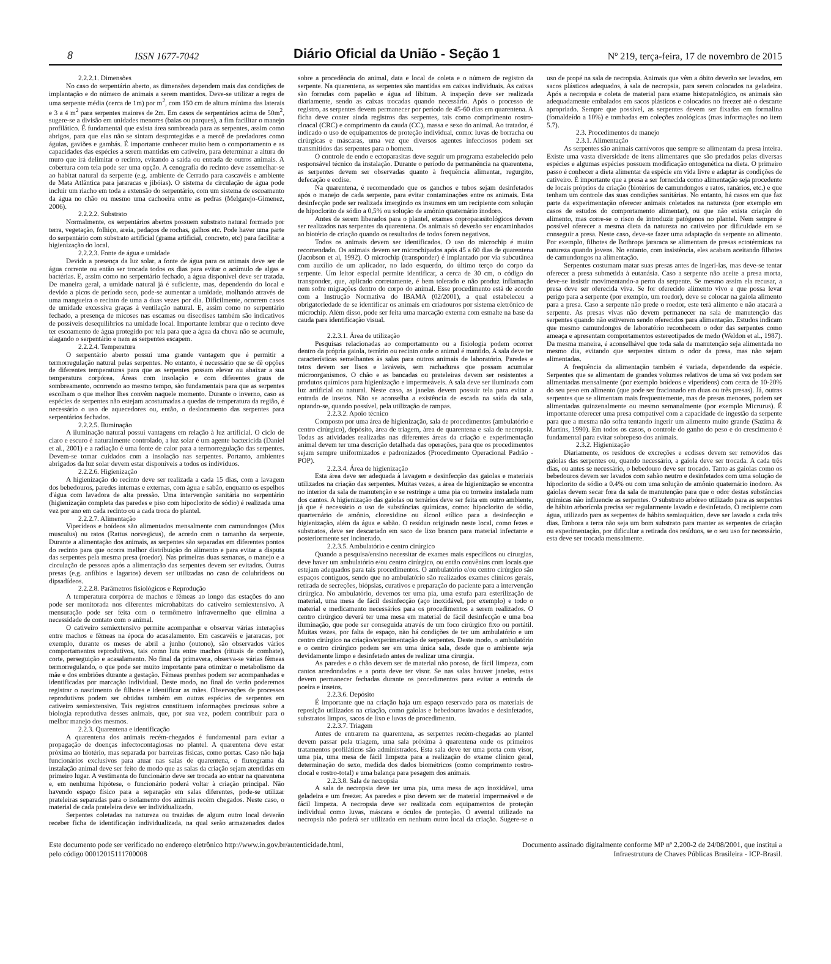8 ISSN 1677-7042 Diário Oficial da União - Seção 1 Nº 219, terça-feira, 17 de novembro de 2015
2.2.2.1. Dimensões
No caso do serpentário aberto, as dimensões dependem mais das condições de implantação e do número de animais a serem mantidos. Deve-se utilizar a regra de uma serpente média (cerca de 1m) por m<sup>2</sup>, com 150 cm de altura mínima das laterais e 3 a 4 m<sup>2</sup> para serpentes maiores de 2m. Em casos de serpentários acima de 50m<sup>2</sup>, sugere-se a divisão em unidades menores (baias ou parques), a fim facilitar o manejo profilático. É fundamental que exista área sombreada para as serpentes, assim como abrigos, para que elas não se sintam desprotegidas e a mercê de predadores como águias, gaviões e gambás. É importante conhecer muito bem o comportamento e as capacidades das espécies a serem mantidas em cativeiro, para determinar a altura do muro que irá delimitar o recinto, evitando a saída ou entrada de outros animais. A cobertura com tela pode ser uma opção. A cenografia do recinto deve assemelhar-se ao habitat natural da serpente (e.g. ambiente de Cerrado para cascavéis e ambiente de Mata Atlântica para jararacas e jibóias). O sistema de circulação de água pode incluir um riacho em toda a extensão do serpentário, com um sistema de escoamento da água no chão ou mesmo uma cachoeira entre as pedras (Melgarejo-Gimenez, 2006).
2.2.2.2. Substrato
Normalmente, os serpentários abertos possuem substrato natural formado por terra, vegetação, folhiço, areia, pedaços de rochas, galhos etc. Pode haver uma parte do serpentário com substrato artificial (grama artificial, concreto, etc) para facilitar a higienização do local.
2.2.2.3. Fonte de água e umidade
Devido a presença da luz solar, a fonte de água para os animais deve ser de água corrente ou então ser trocada todos os dias para evitar o acúmulo de algas e bactérias. E, assim como no serpentário fechado, a água disponível deve ser tratada. De maneira geral, a umidade natural já é suficiente, mas, dependendo do local e devido a picos de período seco, pode-se aumentar a umidade, molhando através de uma mangueira o recinto de uma a duas vezes por dia. Dificilmente, ocorrem casos de umidade excessiva graças à ventilação natural. E, assim como no serpentário fechado, a presença de micoses nas escamas ou disecdises também são indicativos de possíveis desequilíbrios na umidade local. Importante lembrar que o recinto deve ter escoamento de água protegido por tela para que a água da chuva não se acumule, alagando o serpentário e nem as serpentes escapem.
2.2.2.4. Temperatura
O serpentário aberto possui uma grande vantagem que é permitir a termorregulação natural pelas serpentes. No entanto, é necessário que se dê opções de diferentes temperaturas para que as serpentes possam elevar ou abaixar a sua temperatura corpórea. Áreas com insolação e com diferentes graus de sombreamento, ocorrendo ao mesmo tempo, são fundamentais para que as serpentes escolham o que melhor lhes convêm naquele momento. Durante o inverno, caso as espécies de serpentes não estejam acostumadas a quedas de temperatura da região, é necessário o uso de aquecedores ou, então, o deslocamento das serpentes para serpentários fechados.
2.2.2.5. Iluminação
A iluminação natural possui vantagens em relação à luz artificial. O ciclo de claro e escuro é naturalmente controlado, a luz solar é um agente bactericida (Daniel et al., 2001) e a radiação é uma fonte de calor para a termorregulação das serpentes. Devem-se tomar cuidados com a insolação nas serpentes. Portanto, ambientes abrigados da luz solar devem estar disponíveis a todos os indivíduos.
2.2.2.6. Higienização
A higienização do recinto deve ser realizada a cada 15 dias, com a lavagem dos bebedouros, paredes internas e externas, com água e sabão, enquanto os espelhos d'água com lavadora de alta pressão. Uma intervenção sanitária no serpentário (higienização completa das paredes e piso com hipoclorito de sódio) é realizada uma vez por ano em cada recinto ou a cada troca do plantel.
2.2.2.7. Alimentação
Viperídeos e boídeos são alimentados mensalmente com camundongos (Mus musculus) ou ratos (Rattus norvegicus), de acordo com o tamanho da serpente. Durante a alimentação dos animais, as serpentes são separadas em diferentes pontos do recinto para que ocorra melhor distribuição do alimento e para evitar a disputa das serpentes pela mesma presa (roedor). Nas primeiras duas semanas, o manejo e a circulação de pessoas após a alimentação das serpentes devem ser evitados. Outras presas (e.g. anfíbios e lagartos) devem ser utilizadas no caso de colubrídeos ou dipsadídeos.
2.2.2.8. Parâmetros fisiológicos e Reprodução
A temperatura corpórea de machos e fêmeas ao longo das estações do ano pode ser monitorada nos diferentes microhabitats do cativeiro semiextensivo. A mensuração pode ser feita com o termômetro infravermelho que elimina a necessidade de contato com o animal.
O cativeiro semiextensivo permite acompanhar e observar várias interações entre machos e fêmeas na época do acasalamento. Em cascavéis e jararacas, por exemplo, durante os meses de abril a junho (outono), são observados vários comportamentos reprodutivos, tais como luta entre machos (rituais de combate), corte, perseguição e acasalamento. No final da primavera, observa-se várias fêmeas termorregulando, o que pode ser muito importante para otimizar o metabolismo da mãe e dos embriões durante a gestação. Fêmeas prenhes podem ser acompanhadas e identificadas por marcação individual. Deste modo, no final do verão poderemos registrar o nascimento de filhotes e identificar as mães. Observações de processos reprodutivos podem ser obtidas também em outras espécies de serpentes em cativeiro semiextensivo. Tais registros constituem informações preciosas sobre a biologia reprodutiva desses animais, que, por sua vez, podem contribuir para o melhor manejo dos mesmos.
2.2.3. Quarentena e identificação
A quarentena dos animais recém-chegados é fundamental para evitar a propagação de doenças infectocontagiosas no plantel. A quarentena deve estar próxima ao biotério, mas separada por barreiras físicas, como portas. Caso não haja funcionários exclusivos para atuar nas salas de quarentena, o fluxograma da instalação animal deve ser feito de modo que as salas da criação sejam atendidas em primeiro lugar. A vestimenta do funcionário deve ser trocada ao entrar na quarentena e, em nenhuma hipótese, o funcionário poderá voltar à criação principal. Não havendo espaço físico para a separação em salas diferentes, pode-se utilizar prateleiras separadas para o isolamento dos animais recém chegados. Neste caso, o material de cada prateleira deve ser individualizado.
Serpentes coletadas na natureza ou trazidas de algum outro local deverão receber ficha de identificação individualizada, na qual serão armazenados dados sobre a procedência do animal, data e local de coleta e o número de registro da serpente. Na quarentena, as serpentes são mantidas em caixas individuais. As caixas são forradas com papelão e água ad libitum. A inspeção deve ser realizada diariamente, sendo as caixas trocadas quando necessário. Após o processo de registro, as serpentes devem permanecer por período de 45-60 dias em quarentena. A ficha deve conter ainda registros das serpentes, tais como comprimento rostro-cloacal (CRC) e comprimento da cauda (CC), massa e sexo do animal. Ao tratador, é indicado o uso de equipamentos de proteção individual, como: luvas de borracha ou cirúrgicas e máscaras, uma vez que diversos agentes infecciosos podem ser transmitidos das serpentes para o homem.
O controle de endo e ectoparasitas deve seguir um programa estabelecido pelo responsável técnico da instalação. Durante o período de permanência na quarentena, as serpentes devem ser observadas quanto à frequência alimentar, regurgito, defecação e ecdise.
Na quarentena, é recomendado que os ganchos e tubos sejam desinfetados após o manejo de cada serpente, para evitar contaminações entre os animais. Esta desinfecção pode ser realizada imergindo os insumos em um recipiente com solução de hipoclorito de sódio a 0,5% ou solução de amônio quaternário inodoro.
Antes de serem liberados para o plantel, exames coproparasitológicos devem ser realizados nas serpentes da quarentena. Os animais só deverão ser encaminhados ao biotério de criação quando os resultados de todos forem negativos.
Todos os animais devem ser identificados. O uso do microchip é muito recomendado. Os animais devem ser microchipados após 45 a 60 dias de quarentena (Jacobson et al, 1992). O microchip (transponder) é implantado por via subcutânea com auxílio de um aplicador, no lado esquerdo, do último terço do corpo da serpente. Um leitor especial permite identificar, a cerca de 30 cm, o código do transponder, que, aplicado corretamente, é bem tolerado e não produz inflamação nem sofre migrações dentro do corpo do animal. Esse procedimento está de acordo com a Instrução Normativa do IBAMA (02/2001), a qual estabeleceu a obrigatoriedade de se identificar os animais em criadouros por sistema eletrônico de microchip. Além disso, pode ser feita uma marcação externa com esmalte na base da cauda para identificação visual.
2.2.3.1. Área de utilização
Pesquisas relacionadas ao comportamento ou a fisiologia podem ocorrer dentro da própria gaiola, terrário ou recinto onde o animal é mantido. A sala deve ter características semelhantes às salas para outros animais de laboratório. Paredes e tetos devem ser lisos e laváveis, sem rachaduras que possam acumular microorganismos. O chão e as bancadas ou prateleiras devem ser resistentes a produtos químicos para higienização e impermeáveis. A sala deve ser iluminada com luz artificial ou natural. Neste caso, as janelas devem possuir tela para evitar a entrada de insetos. Não se aconselha a existência de escada na saída da sala, optando-se, quando possível, pela utilização de rampas.
2.2.3.2. Apoio técnico
Composto por uma área de higienização, sala de procedimentos (ambulatório e centro cirúrgico), depósito, área de triagem, área de quarentena e sala de necropsia. Todas as atividades realizadas nas diferentes áreas da criação e experimentação animal devem ter uma descrição detalhada das operações, para que os procedimentos sejam sempre uniformizados e padronizados (Procedimento Operacional Padrão - POP).
2.2.3.4. Área de higienização
Esta área deve ser adequada à lavagem e desinfecção das gaiolas e materiais utilizados na criação das serpentes. Muitas vezes, a área de higienização se encontra no interior da sala de manutenção e se restringe a uma pia ou torneira instalada num dos cantos. A higienização das gaiolas ou terrários deve ser feita em outro ambiente, já que é necessário o uso de substâncias químicas, como: hipoclorito de sódio, quarternário de amônio, clorexidine ou álcool etílico para a desinfecção e higienização, além da água e sabão. O resíduo originado neste local, como fezes e substratos, deve ser descartado em saco de lixo branco para material infectante e posteriormente ser incinerado.
2.2.3.5. Ambulatório e centro cirúrgico
Quando a pesquisa/ensino necessitar de exames mais específicos ou cirurgias, deve haver um ambulatório e/ou centro cirúrgico, ou então convênios com locais que estejam adequados para tais procedimentos. O ambulatório e/ou centro cirúrgico são espaços contíguos, sendo que no ambulatório são realizados exames clínicos gerais, retirada de secreções, biópsias, curativos e preparação do paciente para a intervenção cirúrgica. No ambulatório, devemos ter uma pia, uma estufa para esterilização de material, uma mesa de fácil desinfecção (aço inoxidável, por exemplo) e todo o material e medicamento necessários para os procedimentos a serem realizados. O centro cirúrgico deverá ter uma mesa em material de fácil desinfecção e uma boa iluminação, que pode ser conseguida através de um foco cirúrgico fixo ou portátil. Muitas vezes, por falta de espaço, não há condições de ter um ambulatório e um centro cirúrgico na criação/experimentação de serpentes. Deste modo, o ambulatório e o centro cirúrgico podem ser em uma única sala, desde que o ambiente seja devidamente limpo e desinfetado antes de realizar uma cirurgia.
As paredes e o chão devem ser de material não poroso, de fácil limpeza, com cantos arredondados e a porta deve ter visor. Se nas salas houver janelas, estas devem permanecer fechadas durante os procedimentos para evitar a entrada de poeira e insetos.
2.2.3.6. Depósito
É importante que na criação haja um espaço reservado para os materiais de reposição utilizados na criação, como gaiolas e bebedouros lavados e desinfetados, substratos limpos, sacos de lixo e luvas de procedimento.
2.2.3.7. Triagem
Antes de entrarem na quarentena, as serpentes recém-chegadas ao plantel devem passar pela triagem, uma sala próxima à quarentena onde os primeiros tratamentos profiláticos são administrados. Esta sala deve ter uma porta com visor, uma pia, uma mesa de fácil limpeza para a realização do exame clínico geral, determinação do sexo, medida dos dados biométricos (como comprimento rostro-clocal e rostro-total) e uma balança para pesagem dos animais.
2.2.3.8. Sala de necropsia
A sala de necropsia deve ter uma pia, uma mesa de aço inoxidável, uma geladeira e um freezer. As paredes e piso devem ser de material impermeável e de fácil limpeza. A necropsia deve ser realizada com equipamentos de proteção individual como luvas, máscara e óculos de proteção. O avental utilizado na necropsia não poderá ser utilizado em nenhum outro local da criação. Sugere-se o uso de propé na sala de necropsia. Animais que vêm a óbito deverão ser levados, em sacos plásticos adequados, à sala de necropsia, para serem colocados na geladeira. Após a necropsia e coleta de material para exame histopatológico, os animais são adequadamente embalados em sacos plásticos e colocados no freezer até o descarte apropriado. Sempre que possível, as serpentes devem ser fixadas em formalina (fomaldeído a 10%) e tombadas em coleções zoológicas (mas informações no item 5.7).
2.3. Procedimentos de manejo
2.3.1. Alimentação
As serpentes são animais carnívoros que sempre se alimentam da presa inteira. Existe uma vasta diversidade de itens alimentares que são predados pelas diversas espécies e algumas espécies possuem modificação ontogenética na dieta. O primeiro passo é conhecer a dieta alimentar da espécie em vida livre e adaptar às condições de cativeiro. É importante que a presa a ser fornecida como alimentação seja procedente de locais próprios de criação (biotérios de camundongos e ratos, ranários, etc.) e que tenham um controle das suas condições sanitárias. No entanto, há casos em que faz parte da experimentação oferecer animais coletados na natureza (por exemplo em casos de estudos do comportamento alimentar), ou que não exista criação do alimento, mas corre-se o risco de introduzir patógenos no plantel. Nem sempre é possível oferecer a mesma dieta da natureza no cativeiro por dificuldade em se conseguir a presa. Neste caso, deve-se fazer uma adaptação da serpente ao alimento. Por exemplo, filhotes de Bothrops jararaca se alimentam de presas ectotérmicas na natureza quando jovens. No entanto, com insistência, eles acabam aceitando filhotes de camundongos na alimentação.
Serpentes costumam matar suas presas antes de ingeri-las, mas deve-se tentar oferecer a presa submetida à eutanásia. Caso a serpente não aceite a presa morta, deve-se insistir movimentando-a perto da serpente. Se mesmo assim ela recusar, a presa deve ser oferecida viva. Se for oferecido alimento vivo e que possa levar perigo para a serpente (por exemplo, um roedor), deve se colocar na gaiola alimento para a presa. Caso a serpente não prede o roedor, este terá alimento e não atacará a serpente. As presas vivas não devem permanecer na sala de manutenção das serpentes quando não estiverem sendo oferecidos para alimentação. Estudos indicam que mesmo camundongos de laboratório reconhecem o odor das serpentes como ameaça e apresentam comportamentos estereotipados de medo (Weldon et al., 1987). Da mesma maneira, é aconselhável que toda sala de manutenção seja alimentada no mesmo dia, evitando que serpentes sintam o odor da presa, mas não sejam alimentadas.
A frequência da alimentação também é variada, dependendo da espécie. Serpentes que se alimentam de grandes volumes relativos de uma só vez podem ser alimentadas mensalmente (por exemplo boídeos e viperídeos) com cerca de 10-20% do seu peso em alimento (que pode ser fracionado em duas ou três presas). Já, outras serpentes que se alimentam mais frequentemente, mas de presas menores, podem ser alimentadas quinzenalmente ou mesmo semanalmente (por exemplo Micrurus). É importante oferecer uma presa compatível com a capacidade de ingestão da serpente para que a mesma não sofra tentando ingerir um alimento muito grande (Sazima & Martins, 1990). Em todos os casos, o controle do ganho do peso e do crescimento é fundamental para evitar sobrepeso dos animais.
2.3.2. Higienização
Diariamente, os resíduos de excreções e ecdises devem ser removidos das gaiolas das serpentes ou, quando necessário, a gaiola deve ser trocada. A cada três dias, ou antes se necessário, o bebedouro deve ser trocado. Tanto as gaiolas como os bebedouros devem ser lavados com sabão neutro e desinfetados com uma solução de hipoclorito de sódio a 0.4% ou com uma solução de amônio quaternário inodoro. As gaiolas devem secar fora da sala de manutenção para que o odor destas substâncias químicas não influencie as serpentes. O substrato arbóreo utilizado para as serpentes de hábito arborícola precisa ser regularmente lavado e desinfetado. O recipiente com água, utilizado para as serpentes de hábito semiaquático, deve ser lavado a cada três dias. Embora a terra não seja um bom substrato para manter as serpentes de criação ou experimentação, por dificultar a retirada dos resíduos, se o seu uso for necessário, esta deve ser trocada mensalmente.
Este documento pode ser verificado no endereço eletrônico http://www.in.gov.br/autenticidade.html,
pelo código 00012015111700008
Documento assinado digitalmente conforme MP nº 2.200-2 de 24/08/2001, que institui a
Infraestrutura de Chaves Públicas Brasileira - ICP-Brasil.